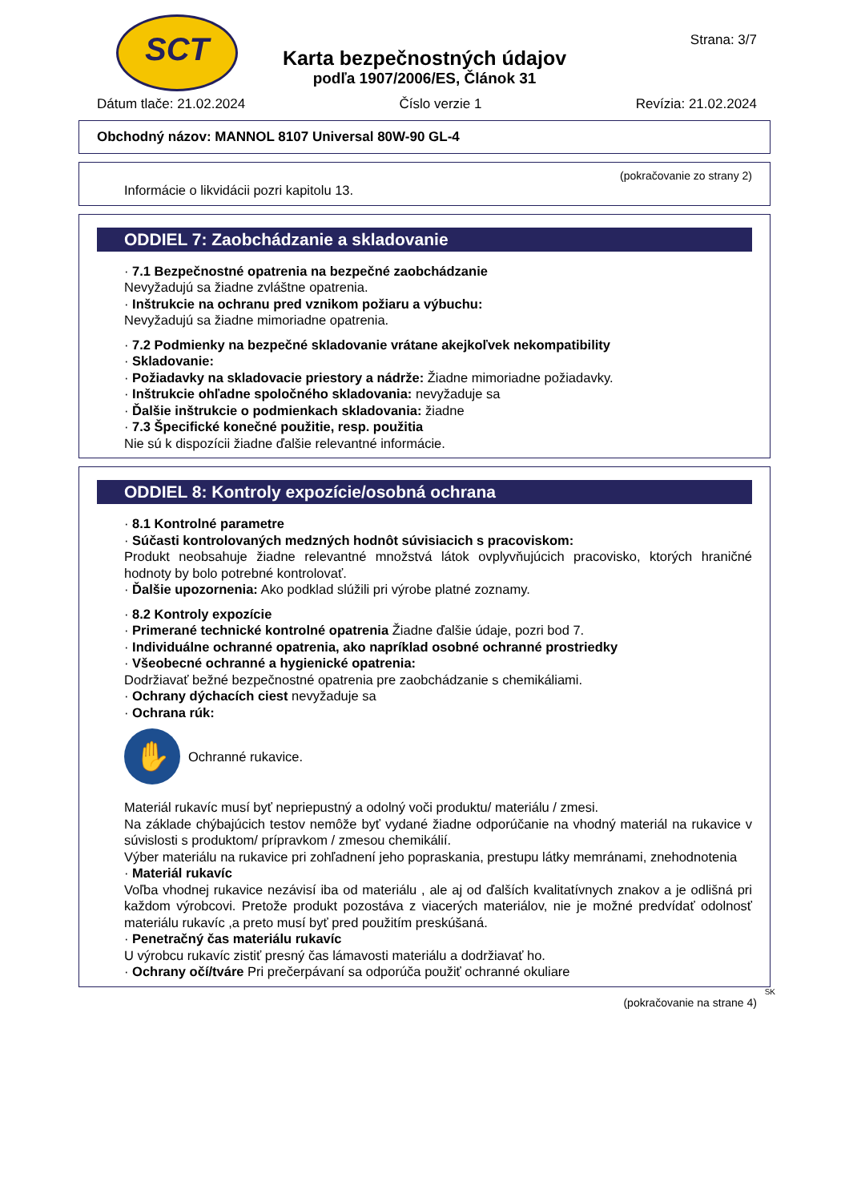SCT
Karta bezpečnostných údajov
podľa 1907/2006/ES, Článok 31
Strana: 3/7
Dátum tlače: 21.02.2024 Číslo verzie 1 Revízia: 21.02.2024
Obchodný názov: MANNOL 8107 Universal 80W-90 GL-4
(pokračovanie zo strany 2)
Informácie o likvidácii pozri kapitolu 13.
ODDIEL 7: Zaobchádzanie a skladovanie
· 7.1 Bezpečnostné opatrenia na bezpečné zaobchádzanie
Nevyžadujú sa žiadne zvláštne opatrenia.
· Inštrukcie na ochranu pred vznikom požiaru a výbuchu:
Nevyžadujú sa žiadne mimoriadne opatrenia.
· 7.2 Podmienky na bezpečné skladovanie vrátane akejkoľvek nekompatibility
· Skladovanie:
· Požiadavky na skladovacie priestory a nádrže: Žiadne mimoriadne požiadavky.
· Inštrukcie ohľadne spoločného skladovania: nevyžaduje sa
· Ďalšie inštrukcie o podmienkach skladovania: žiadne
· 7.3 Špecifické konečné použitie, resp. použitia
Nie sú k dispozícii žiadne ďalšie relevantné informácie.
ODDIEL 8: Kontroly expozície/osobná ochrana
· 8.1 Kontrolné parametre
· Súčasti kontrolovaných medzných hodnôt súvisiacich s pracoviskom:
Produkt neobsahuje žiadne relevantné množstvá látok ovplyvňujúcich pracovisko, ktorých hraničné hodnoty by bolo potrebné kontrolovať.
· Ďalšie upozornenia: Ako podklad slúžili pri výrobe platné zoznamy.
· 8.2 Kontroly expozície
· Primerané technické kontrolné opatrenia Žiadne ďalšie údaje, pozri bod 7.
· Individuálne ochranné opatrenia, ako napríklad osobné ochranné prostriedky
· Všeobecné ochranné a hygienické opatrenia:
Dodržiavať bežné bezpečnostné opatrenia pre zaobchádzanie s chemikáliami.
· Ochrany dýchacích ciest nevyžaduje sa
· Ochrana rúk:
✋
Ochranné rukavice.
Materiál rukavíc musí byť nepriepustný a odolný voči produktu/ materiálu / zmesi.
Na základe chýbajúcich testov nemôže byť vydané žiadne odporúčanie na vhodný materiál na rukavice v súvislosti s produktom/ prípravkom / zmesou chemikálií.
Výber materiálu na rukavice pri zohľadnení jeho popraskania, prestupu látky memránami, znehodnotenia
· Materiál rukavíc
Voľba vhodnej rukavice nezávisí iba od materiálu , ale aj od ďalších kvalitatívnych znakov a je odlišná pri každom výrobcovi. Pretože produkt pozostáva z viacerých materiálov, nie je možné predvídať odolnosť materiálu rukavíc ,a preto musí byť pred použitím preskúšaná.
· Penetračný čas materiálu rukavíc
U výrobcu rukavíc zistiť presný čas lámavosti materiálu a dodržiavať ho.
· Ochrany očí/tváre Pri prečerpávaní sa odporúča použiť ochranné okuliare
SK
(pokračovanie na strane 4)